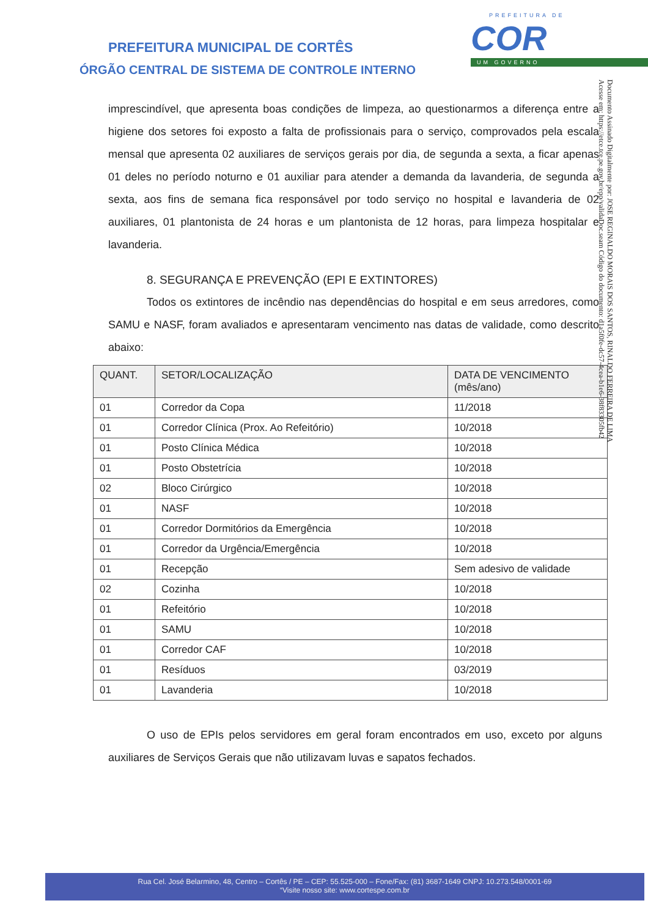PREFEITURA MUNICIPAL DE CORTÊS
ÓRGÃO CENTRAL DE SISTEMA DE CONTROLE INTERNO
PREFEITURA DE
COR
UM GOVERNO
Documento Assinado Digitalmente por: JOSE REGINALDO MORAIS DOS SANTOS, RINALDO FERREIRA DE LIMA
Acesse em: https://etce.tce.pe.gov.br/epp/validaDoc.seam Código do documento: d1a5f0fe-dc57-4cea-b1e6-38f83305fb42
imprescindível, que apresenta boas condições de limpeza, ao questionarmos a diferença entre a higiene dos setores foi exposto a falta de profissionais para o serviço, comprovados pela escala mensal que apresenta 02 auxiliares de serviços gerais por dia, de segunda a sexta, a ficar apenas 01 deles no período noturno e 01 auxiliar para atender a demanda da lavanderia, de segunda a sexta, aos fins de semana fica responsável por todo serviço no hospital e lavanderia de 02 auxiliares, 01 plantonista de 24 horas e um plantonista de 12 horas, para limpeza hospitalar e lavanderia.
8. SEGURANÇA E PREVENÇÃO (EPI E EXTINTORES)
Todos os extintores de incêndio nas dependências do hospital e em seus arredores, como SAMU e NASF, foram avaliados e apresentaram vencimento nas datas de validade, como descrito abaixo:
| QUANT. | SETOR/LOCALIZAÇÃO | DATA DE VENCIMENTO (mês/ano) |
| --- | --- | --- |
| 01 | Corredor da Copa | 11/2018 |
| 01 | Corredor Clínica (Prox. Ao Refeitório) | 10/2018 |
| 01 | Posto Clínica Médica | 10/2018 |
| 01 | Posto Obstetrícia | 10/2018 |
| 02 | Bloco Cirúrgico | 10/2018 |
| 01 | NASF | 10/2018 |
| 01 | Corredor Dormitórios da Emergência | 10/2018 |
| 01 | Corredor da Urgência/Emergência | 10/2018 |
| 01 | Recepção | Sem adesivo de validade |
| 02 | Cozinha | 10/2018 |
| 01 | Refeitório | 10/2018 |
| 01 | SAMU | 10/2018 |
| 01 | Corredor CAF | 10/2018 |
| 01 | Resíduos | 03/2019 |
| 01 | Lavanderia | 10/2018 |
O uso de EPIs pelos servidores em geral foram encontrados em uso, exceto por alguns auxiliares de Serviços Gerais que não utilizavam luvas e sapatos fechados.
Rua Cel. José Belarmino, 48, Centro – Cortês / PE – CEP: 55.525-000 – Fone/Fax: (81) 3687-1649 CNPJ: 10.273.548/0001-69
“Visite nosso site: www.cortespe.com.br